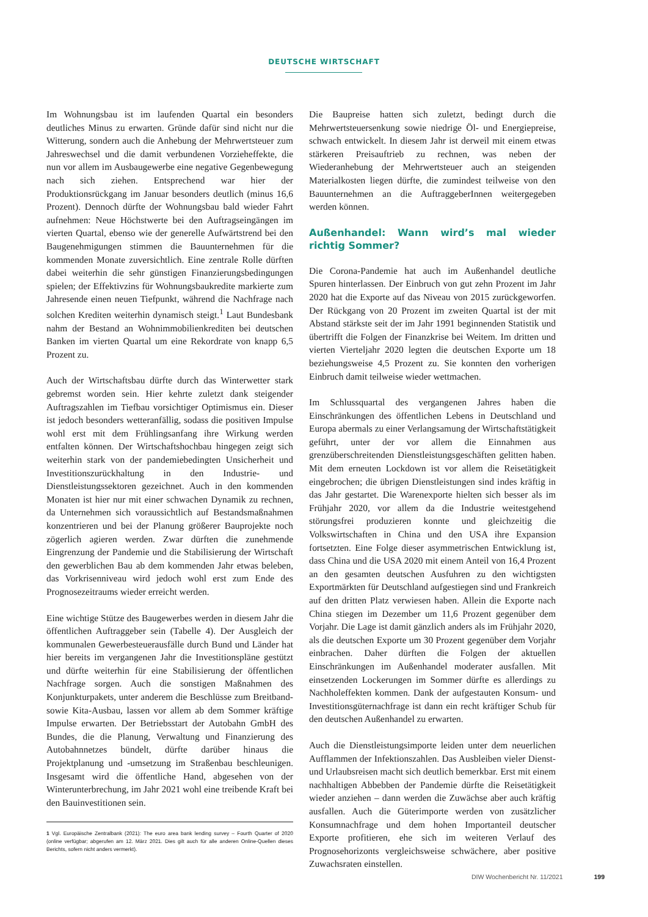DEUTSCHE WIRTSCHAFT
Im Wohnungsbau ist im laufenden Quartal ein besonders deutliches Minus zu erwarten. Gründe dafür sind nicht nur die Witterung, sondern auch die Anhebung der Mehrwertsteuer zum Jahreswechsel und die damit verbundenen Vorzieheffekte, die nun vor allem im Ausbaugewerbe eine negative Gegenbewegung nach sich ziehen. Entsprechend war hier der Produktionsrückgang im Januar besonders deutlich (minus 16,6 Prozent). Dennoch dürfte der Wohnungsbau bald wieder Fahrt aufnehmen: Neue Höchstwerte bei den Auftragseingängen im vierten Quartal, ebenso wie der generelle Aufwärtstrend bei den Baugenehmigungen stimmen die Bauunternehmen für die kommenden Monate zuversichtlich. Eine zentrale Rolle dürften dabei weiterhin die sehr günstigen Finanzierungsbedingungen spielen; der Effektivzins für Wohnungsbaukredite markierte zum Jahresende einen neuen Tiefpunkt, während die Nachfrage nach solchen Krediten weiterhin dynamisch steigt.<sup>1</sup> Laut Bundesbank nahm der Bestand an Wohnimmobilienkrediten bei deutschen Banken im vierten Quartal um eine Rekordrate von knapp 6,5 Prozent zu.
Auch der Wirtschaftsbau dürfte durch das Winterwetter stark gebremst worden sein. Hier kehrte zuletzt dank steigender Auftragszahlen im Tiefbau vorsichtiger Optimismus ein. Dieser ist jedoch besonders wetteranfällig, sodass die positiven Impulse wohl erst mit dem Frühlingsanfang ihre Wirkung werden entfalten können. Der Wirtschaftshochbau hingegen zeigt sich weiterhin stark von der pandemiebedingten Unsicherheit und Investitionszurückhaltung in den Industrie- und Dienstleistungssektoren gezeichnet. Auch in den kommenden Monaten ist hier nur mit einer schwachen Dynamik zu rechnen, da Unternehmen sich voraussichtlich auf Bestandsmaßnahmen konzentrieren und bei der Planung größerer Bauprojekte noch zögerlich agieren werden. Zwar dürften die zunehmende Eingrenzung der Pandemie und die Stabilisierung der Wirtschaft den gewerblichen Bau ab dem kommenden Jahr etwas beleben, das Vorkrisenniveau wird jedoch wohl erst zum Ende des Prognosezeitraums wieder erreicht werden.
Eine wichtige Stütze des Baugewerbes werden in diesem Jahr die öffentlichen Auftraggeber sein (Tabelle 4). Der Ausgleich der kommunalen Gewerbesteuerausfälle durch Bund und Länder hat hier bereits im vergangenen Jahr die Investitionspläne gestützt und dürfte weiterhin für eine Stabilisierung der öffentlichen Nachfrage sorgen. Auch die sonstigen Maßnahmen des Konjunkturpakets, unter anderem die Beschlüsse zum Breitband- sowie Kita-Ausbau, lassen vor allem ab dem Sommer kräftige Impulse erwarten. Der Betriebsstart der Autobahn GmbH des Bundes, die die Planung, Verwaltung und Finanzierung des Autobahnnetzes bündelt, dürfte darüber hinaus die Projektplanung und -umsetzung im Straßenbau beschleunigen. Insgesamt wird die öffentliche Hand, abgesehen von der Winterunterbrechung, im Jahr 2021 wohl eine treibende Kraft bei den Bauinvestitionen sein.
1 Vgl. Europäische Zentralbank (2021): The euro area bank lending survey – Fourth Quarter of 2020 (online verfügbar; abgerufen am 12. März 2021. Dies gilt auch für alle anderen Online-Quellen dieses Berichts, sofern nicht anders vermerkt).
Die Baupreise hatten sich zuletzt, bedingt durch die Mehrwertsteuersenkung sowie niedrige Öl- und Energiepreise, schwach entwickelt. In diesem Jahr ist derweil mit einem etwas stärkeren Preisauftrieb zu rechnen, was neben der Wiederanhebung der Mehrwertsteuer auch an steigenden Materialkosten liegen dürfte, die zumindest teilweise von den Bauunternehmen an die AuftraggeberInnen weitergegeben werden können.
Außenhandel: Wann wird’s mal wieder richtig Sommer?
Die Corona-Pandemie hat auch im Außenhandel deutliche Spuren hinterlassen. Der Einbruch von gut zehn Prozent im Jahr 2020 hat die Exporte auf das Niveau von 2015 zurückgeworfen. Der Rückgang von 20 Prozent im zweiten Quartal ist der mit Abstand stärkste seit der im Jahr 1991 beginnenden Statistik und übertrifft die Folgen der Finanzkrise bei Weitem. Im dritten und vierten Vierteljahr 2020 legten die deutschen Exporte um 18 beziehungsweise 4,5 Prozent zu. Sie konnten den vorherigen Einbruch damit teilweise wieder wettmachen.
Im Schlussquartal des vergangenen Jahres haben die Einschränkungen des öffentlichen Lebens in Deutschland und Europa abermals zu einer Verlangsamung der Wirtschaftstätigkeit geführt, unter der vor allem die Einnahmen aus grenzüberschreitenden Dienstleistungsgeschäften gelitten haben. Mit dem erneuten Lockdown ist vor allem die Reisetätigkeit eingebrochen; die übrigen Dienstleistungen sind indes kräftig in das Jahr gestartet. Die Warenexporte hielten sich besser als im Frühjahr 2020, vor allem da die Industrie weitestgehend störungsfrei produzieren konnte und gleichzeitig die Volkswirtschaften in China und den USA ihre Expansion fortsetzten. Eine Folge dieser asymmetrischen Entwicklung ist, dass China und die USA 2020 mit einem Anteil von 16,4 Prozent an den gesamten deutschen Ausfuhren zu den wichtigsten Exportmärkten für Deutschland aufgestiegen sind und Frankreich auf den dritten Platz verwiesen haben. Allein die Exporte nach China stiegen im Dezember um 11,6 Prozent gegenüber dem Vorjahr. Die Lage ist damit gänzlich anders als im Frühjahr 2020, als die deutschen Exporte um 30 Prozent gegenüber dem Vorjahr einbrachen. Daher dürften die Folgen der aktuellen Einschränkungen im Außenhandel moderater ausfallen. Mit einsetzenden Lockerungen im Sommer dürfte es allerdings zu Nachholeffekten kommen. Dank der aufgestauten Konsum- und Investitionsgüternachfrage ist dann ein recht kräftiger Schub für den deutschen Außenhandel zu erwarten.
Auch die Dienstleistungsimporte leiden unter dem neuerlichen Aufflammen der Infektionszahlen. Das Ausbleiben vieler Dienst- und Urlaubsreisen macht sich deutlich bemerkbar. Erst mit einem nachhaltigen Abbebben der Pandemie dürfte die Reisetätigkeit wieder anziehen – dann werden die Zuwächse aber auch kräftig ausfallen. Auch die Güterimporte werden von zusätzlicher Konsumnachfrage und dem hohen Importanteil deutscher Exporte profitieren, ehe sich im weiteren Verlauf des Prognosehorizonts vergleichsweise schwächere, aber positive Zuwachsraten einstellen.
DIW Wochenbericht Nr. 11/2021 199